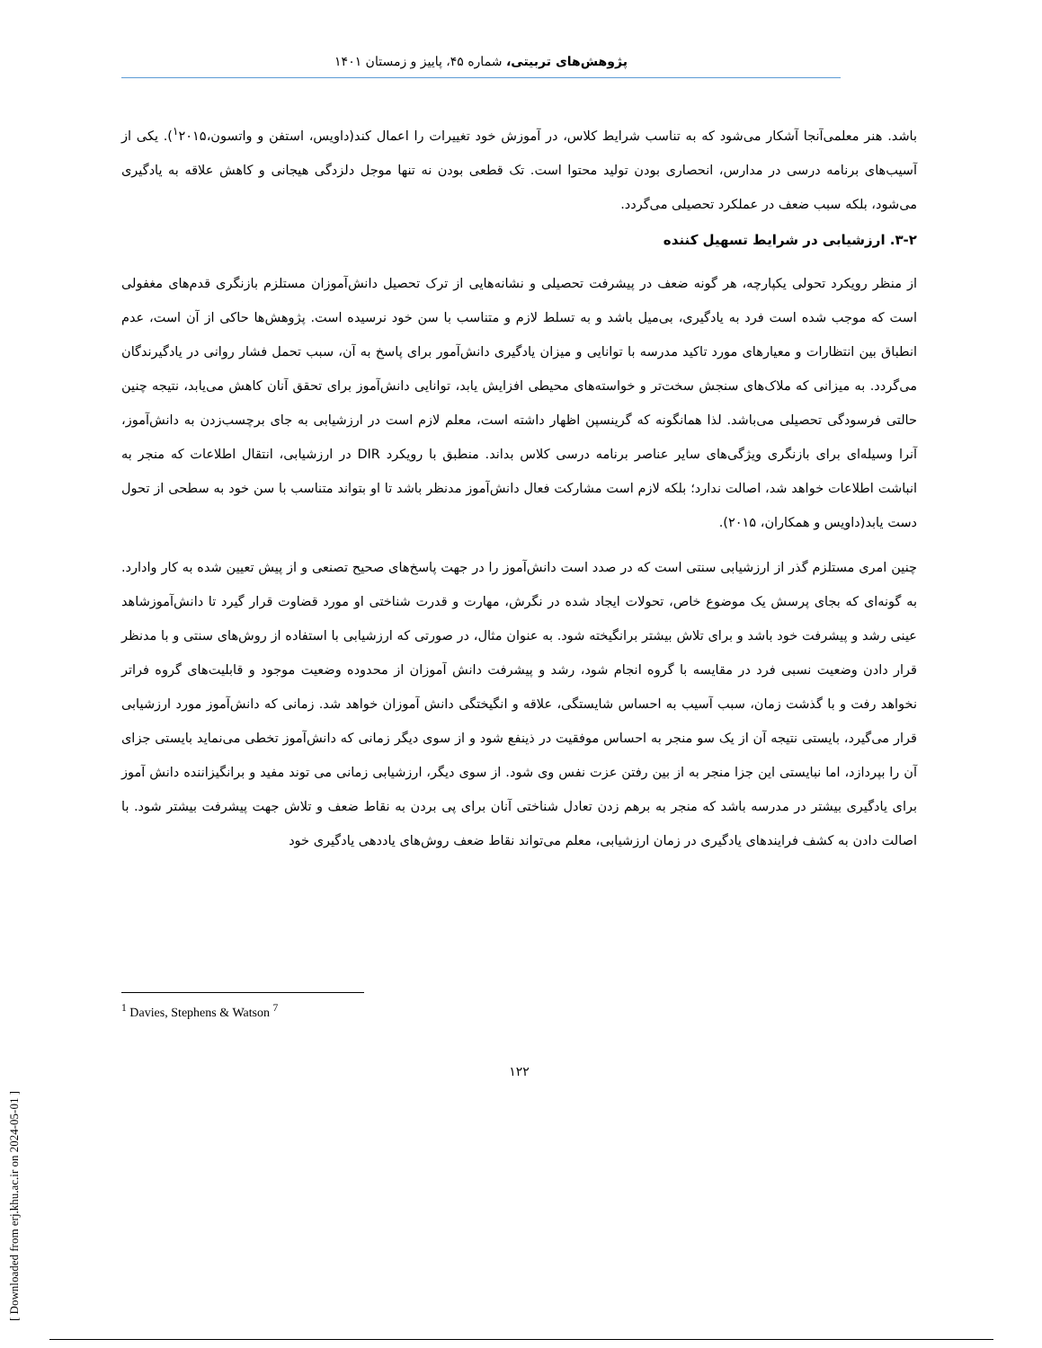پژوهش‌های تربیتی، شماره ۴۵، پاییز و زمستان ۱۴۰۱
باشد. هنر معلمی‌آنجا آشکار می‌شود که به تناسب شرایط کلاس، در آموزش خود تغییرات را اعمال کند(داویس، استفن و واتسون،<sup>۱</sup>۲۰۱۵). یکی از آسیب‌های برنامه درسی در مدارس، انحصاری بودن تولید محتوا است. تک قطعی بودن نه تنها موجل دلزدگی هیجانی و کاهش علاقه به یادگیری می‌شود، بلکه سبب ضعف در عملکرد تحصیلی می‌گردد.
۳-۲. ارزشیابی در شرایط تسهیل کننده
از منظر رویکرد تحولی یکپارچه، هر گونه ضعف در پیشرفت تحصیلی و نشانه‌هایی از ترک تحصیل دانش‌آموزان مستلزم بازنگری قدم‌های مغفولی است که موجب شده است فرد به یادگیری، بی‌میل باشد و به تسلط لازم و متناسب با سن خود نرسیده است. پژوهش‌ها حاکی از آن است، عدم انطباق بین انتظارات و معیارهای مورد تاکید مدرسه با توانایی و میزان یادگیری دانش‌آمور برای پاسخ به آن، سبب تحمل فشار روانی در یادگیرندگان می‌گردد. به میزانی که ملاک‌های سنجش سخت‌تر و خواسته‌های محیطی افزایش یابد، توانایی دانش‌آموز برای تحقق آنان کاهش می‌یابد، نتیجه چنین حالتی فرسودگی تحصیلی می‌باشد. لذا همانگونه که گرینسپن اظهار داشته است، معلم لازم است در ارزشیابی به جای برچسب‌زدن به دانش‌آموز، آنرا وسیله‌ای برای بازنگری ویژگی‌های سایر عناصر برنامه درسی کلاس بداند. منطبق با رویکرد DIR در ارزشیابی، انتقال اطلاعات که منجر به انباشت اطلاعات خواهد شد، اصالت ندارد؛ بلکه لازم است مشارکت فعال دانش‌آموز مدنظر باشد تا او بتواند متناسب با سن خود به سطحی از تحول دست یابد(داویس و همکاران، ۲۰۱۵).
چنین امری مستلزم گذر از ارزشیابی سنتی است که در صدد است دانش‌آموز را در جهت پاسخ‌های صحیح تصنعی و از پیش تعیین شده به کار وادارد. به گونه‌ای که بجای پرسش یک موضوع خاص، تحولات ایجاد شده در نگرش، مهارت و قدرت شناختی او مورد قضاوت قرار گیرد تا دانش‌آموزشاهد عینی رشد و پیشرفت خود باشد و برای تلاش بیشتر برانگیخته شود. به عنوان مثال، در صورتی که ارزشیابی با استفاده از روش‌های سنتی و با مدنظر قرار دادن وضعیت نسبی فرد در مقایسه با گروه انجام شود، رشد و پیشرفت دانش آموزان از محدوده وضعیت موجود و قابلیت‌های گروه فراتر نخواهد رفت و با گذشت زمان، سبب آسیب به احساس شایستگی، علاقه و انگیختگی دانش آموزان خواهد شد. زمانی که دانش‌آموز مورد ارزشیابی قرار می‌گیرد، بایستی نتیجه آن از یک سو منجر به احساس موفقیت در ذینفع شود و از سوی دیگر زمانی که دانش‌آموز تخطی می‌نماید بایستی جزای آن را بپردازد، اما نبایستی این جزا منجر به از بین رفتن عزت نفس وی شود. از سوی دیگر، ارزشیابی زمانی می توند مفید و برانگیزاننده دانش آموز برای یادگیری بیشتر در مدرسه باشد که منجر به برهم زدن تعادل شناختی آنان برای پی بردن به نقاط ضعف و تلاش جهت پیشرفت بیشتر شود. با اصالت دادن به کشف فرایندهای یادگیری در زمان ارزشیابی، معلم می‌تواند نقاط ضعف روش‌های یاددهی یادگیری خود
<sup>1</sup> Davies, Stephens & Watson <sup>7</sup>
۱۲۲
[ Downloaded from erj.khu.ac.ir on 2024-05-01 ]